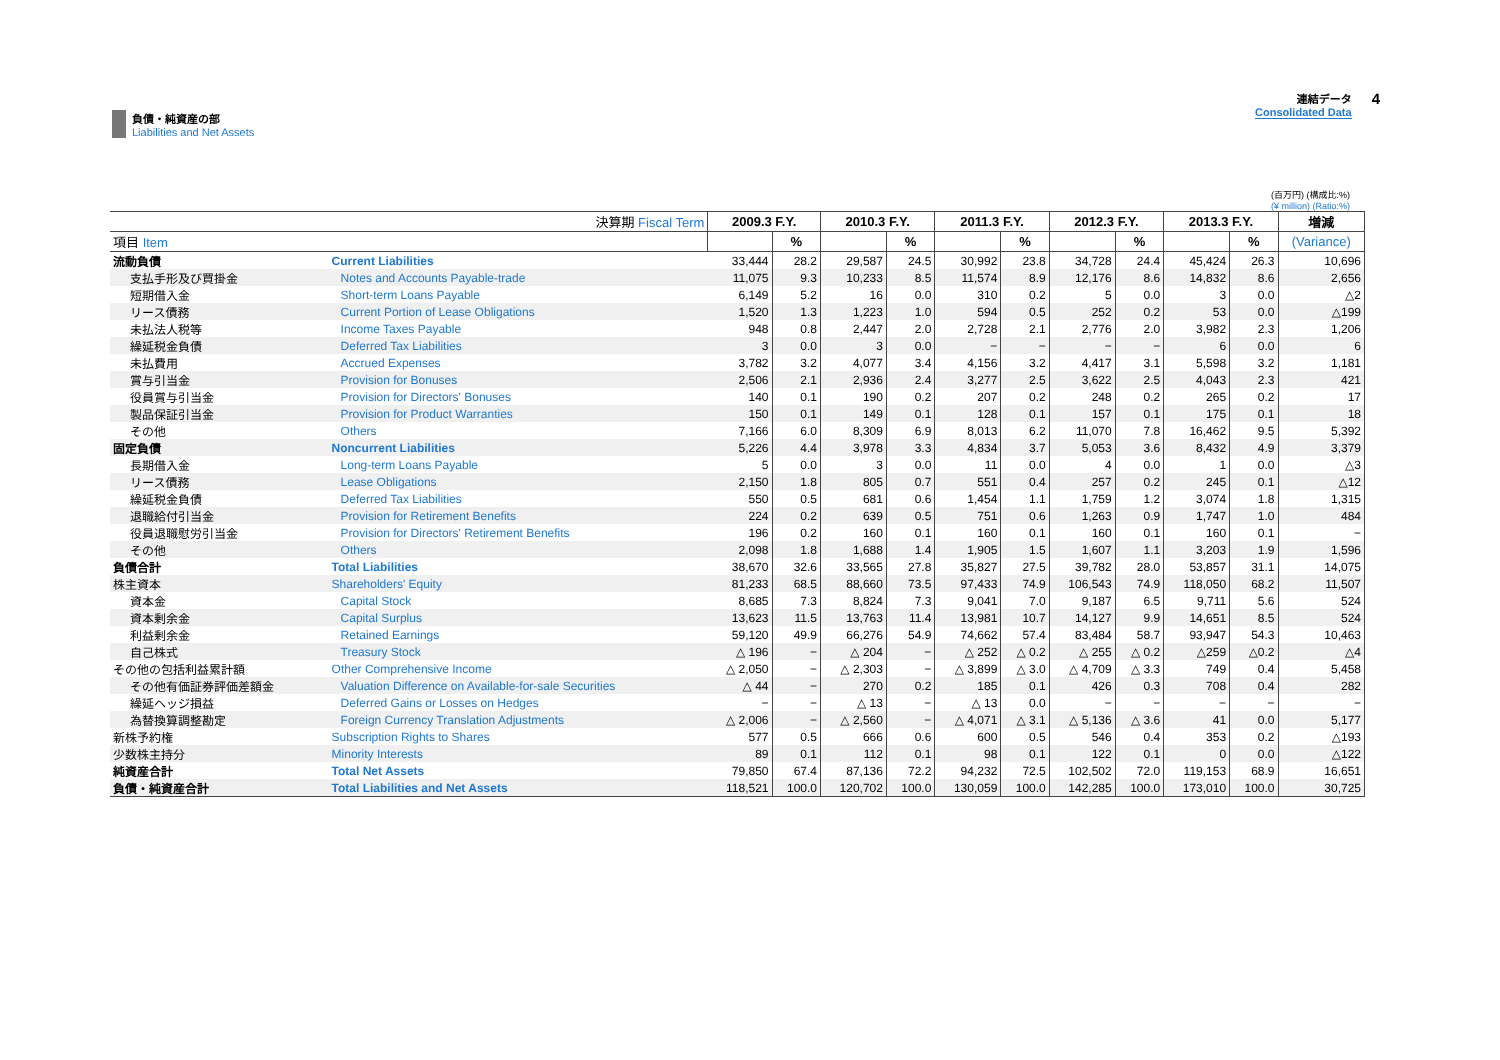負債・純資産の部
Liabilities and Net Assets
連結データ
Consolidated Data
4
(百万円) (構成比:%)
(¥ million) (Ratio:%)
| 決算期 Fiscal Term | | 2009.3 F.Y. | | 2010.3 F.Y. | | 2011.3 F.Y. | | 2012.3 F.Y. | | 2013.3 F.Y. | | 増減 |
| --- | --- | --- | --- | --- | --- | --- | --- | --- | --- | --- | --- | --- |
| 項目 Item | | | % | | % | | % | | % | | % | (Variance) |
| 流動負債 | Current Liabilities | 33,444 | 28.2 | 29,587 | 24.5 | 30,992 | 23.8 | 34,728 | 24.4 | 45,424 | 26.3 | 10,696 |
| 支払手形及び買掛金 | Notes and Accounts Payable-trade | 11,075 | 9.3 | 10,233 | 8.5 | 11,574 | 8.9 | 12,176 | 8.6 | 14,832 | 8.6 | 2,656 |
| 短期借入金 | Short-term Loans Payable | 6,149 | 5.2 | 16 | 0.0 | 310 | 0.2 | 5 | 0.0 | 3 | 0.0 | △2 |
| リース債務 | Current Portion of Lease Obligations | 1,520 | 1.3 | 1,223 | 1.0 | 594 | 0.5 | 252 | 0.2 | 53 | 0.0 | △199 |
| 未払法人税等 | Income Taxes Payable | 948 | 0.8 | 2,447 | 2.0 | 2,728 | 2.1 | 2,776 | 2.0 | 3,982 | 2.3 | 1,206 |
| 繰延税金負債 | Deferred Tax Liabilities | 3 | 0.0 | 3 | 0.0 | − | − | − | − | 6 | 0.0 | 6 |
| 未払費用 | Accrued Expenses | 3,782 | 3.2 | 4,077 | 3.4 | 4,156 | 3.2 | 4,417 | 3.1 | 5,598 | 3.2 | 1,181 |
| 賞与引当金 | Provision for Bonuses | 2,506 | 2.1 | 2,936 | 2.4 | 3,277 | 2.5 | 3,622 | 2.5 | 4,043 | 2.3 | 421 |
| 役員賞与引当金 | Provision for Directors' Bonuses | 140 | 0.1 | 190 | 0.2 | 207 | 0.2 | 248 | 0.2 | 265 | 0.2 | 17 |
| 製品保証引当金 | Provision for Product Warranties | 150 | 0.1 | 149 | 0.1 | 128 | 0.1 | 157 | 0.1 | 175 | 0.1 | 18 |
| その他 | Others | 7,166 | 6.0 | 8,309 | 6.9 | 8,013 | 6.2 | 11,070 | 7.8 | 16,462 | 9.5 | 5,392 |
| 固定負債 | Noncurrent Liabilities | 5,226 | 4.4 | 3,978 | 3.3 | 4,834 | 3.7 | 5,053 | 3.6 | 8,432 | 4.9 | 3,379 |
| 長期借入金 | Long-term Loans Payable | 5 | 0.0 | 3 | 0.0 | 11 | 0.0 | 4 | 0.0 | 1 | 0.0 | △3 |
| リース債務 | Lease Obligations | 2,150 | 1.8 | 805 | 0.7 | 551 | 0.4 | 257 | 0.2 | 245 | 0.1 | △12 |
| 繰延税金負債 | Deferred Tax Liabilities | 550 | 0.5 | 681 | 0.6 | 1,454 | 1.1 | 1,759 | 1.2 | 3,074 | 1.8 | 1,315 |
| 退職給付引当金 | Provision for Retirement Benefits | 224 | 0.2 | 639 | 0.5 | 751 | 0.6 | 1,263 | 0.9 | 1,747 | 1.0 | 484 |
| 役員退職慰労引当金 | Provision for Directors' Retirement Benefits | 196 | 0.2 | 160 | 0.1 | 160 | 0.1 | 160 | 0.1 | 160 | 0.1 | − |
| その他 | Others | 2,098 | 1.8 | 1,688 | 1.4 | 1,905 | 1.5 | 1,607 | 1.1 | 3,203 | 1.9 | 1,596 |
| 負債合計 | Total Liabilities | 38,670 | 32.6 | 33,565 | 27.8 | 35,827 | 27.5 | 39,782 | 28.0 | 53,857 | 31.1 | 14,075 |
| 株主資本 | Shareholders' Equity | 81,233 | 68.5 | 88,660 | 73.5 | 97,433 | 74.9 | 106,543 | 74.9 | 118,050 | 68.2 | 11,507 |
| 資本金 | Capital Stock | 8,685 | 7.3 | 8,824 | 7.3 | 9,041 | 7.0 | 9,187 | 6.5 | 9,711 | 5.6 | 524 |
| 資本剰余金 | Capital Surplus | 13,623 | 11.5 | 13,763 | 11.4 | 13,981 | 10.7 | 14,127 | 9.9 | 14,651 | 8.5 | 524 |
| 利益剰余金 | Retained Earnings | 59,120 | 49.9 | 66,276 | 54.9 | 74,662 | 57.4 | 83,484 | 58.7 | 93,947 | 54.3 | 10,463 |
| 自己株式 | Treasury Stock | △ 196 | − | △ 204 | − | △ 252 | △ 0.2 | △ 255 | △ 0.2 | △259 | △0.2 | △4 |
| その他の包括利益累計額 | Other Comprehensive Income | △ 2,050 | − | △ 2,303 | − | △ 3,899 | △ 3.0 | △ 4,709 | △ 3.3 | 749 | 0.4 | 5,458 |
| その他有価証券評価差額金 | Valuation Difference on Available-for-sale Securities | △ 44 | − | 270 | 0.2 | 185 | 0.1 | 426 | 0.3 | 708 | 0.4 | 282 |
| 繰延ヘッジ損益 | Deferred Gains or Losses on Hedges | − | − | △ 13 | − | △ 13 | 0.0 | − | − | − | − | − |
| 為替換算調整勘定 | Foreign Currency Translation Adjustments | △ 2,006 | − | △ 2,560 | − | △ 4,071 | △ 3.1 | △ 5,136 | △ 3.6 | 41 | 0.0 | 5,177 |
| 新株予約権 | Subscription Rights to Shares | 577 | 0.5 | 666 | 0.6 | 600 | 0.5 | 546 | 0.4 | 353 | 0.2 | △193 |
| 少数株主持分 | Minority Interests | 89 | 0.1 | 112 | 0.1 | 98 | 0.1 | 122 | 0.1 | 0 | 0.0 | △122 |
| 純資産合計 | Total Net Assets | 79,850 | 67.4 | 87,136 | 72.2 | 94,232 | 72.5 | 102,502 | 72.0 | 119,153 | 68.9 | 16,651 |
| 負債・純資産合計 | Total Liabilities and Net Assets | 118,521 | 100.0 | 120,702 | 100.0 | 130,059 | 100.0 | 142,285 | 100.0 | 173,010 | 100.0 | 30,725 |